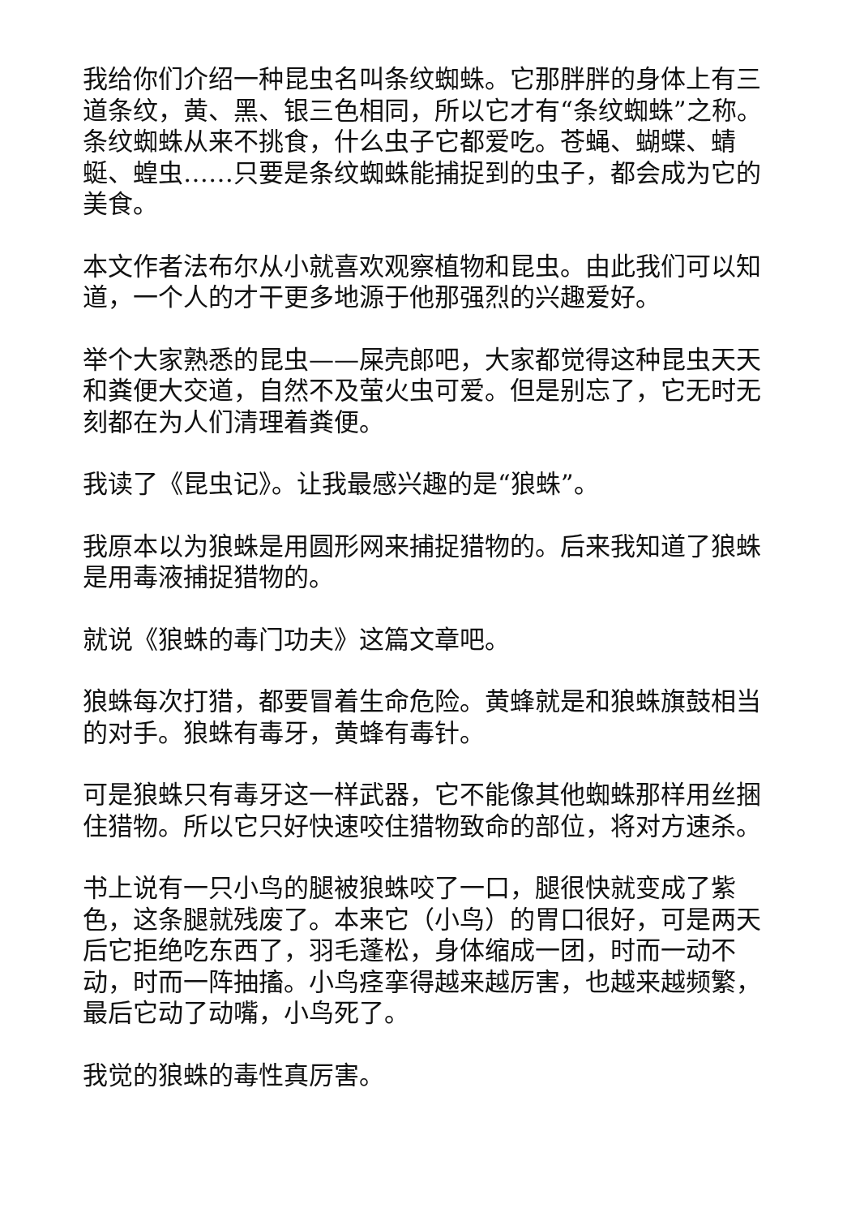我给你们介绍一种昆虫名叫条纹蜘蛛。它那胖胖的身体上有三道条纹，黄、黑、银三色相同，所以它才有“条纹蜘蛛”之称。条纹蜘蛛从来不挑食，什么虫子它都爱吃。苍蝇、蝴蝶、蜻蜓、蝗虫……只要是条纹蜘蛛能捕捉到的虫子，都会成为它的美食。
本文作者法布尔从小就喜欢观察植物和昆虫。由此我们可以知道，一个人的才干更多地源于他那强烈的兴趣爱好。
举个大家熟悉的昆虫——屎壳郎吧，大家都觉得这种昆虫天天和粪便大交道，自然不及萤火虫可爱。但是别忘了，它无时无刻都在为人们清理着粪便。
我读了《昆虫记》。让我最感兴趣的是“狼蛛”。
我原本以为狼蛛是用圆形网来捕捉猎物的。后来我知道了狼蛛是用毒液捕捉猎物的。
就说《狼蛛的毒门功夫》这篇文章吧。
狼蛛每次打猎，都要冒着生命危险。黄蜂就是和狼蛛旗鼓相当的对手。狼蛛有毒牙，黄蜂有毒针。
可是狼蛛只有毒牙这一样武器，它不能像其他蜘蛛那样用丝捆住猎物。所以它只好快速咬住猎物致命的部位，将对方速杀。
书上说有一只小鸟的腿被狼蛛咬了一口，腿很快就变成了紫色，这条腿就残废了。本来它（小鸟）的胃口很好，可是两天后它拒绝吃东西了，羽毛蓬松，身体缩成一团，时而一动不动，时而一阵抽搐。小鸟痉挛得越来越厉害，也越来越频繁，最后它动了动嘴，小鸟死了。
我觉的狼蛛的毒性真厉害。